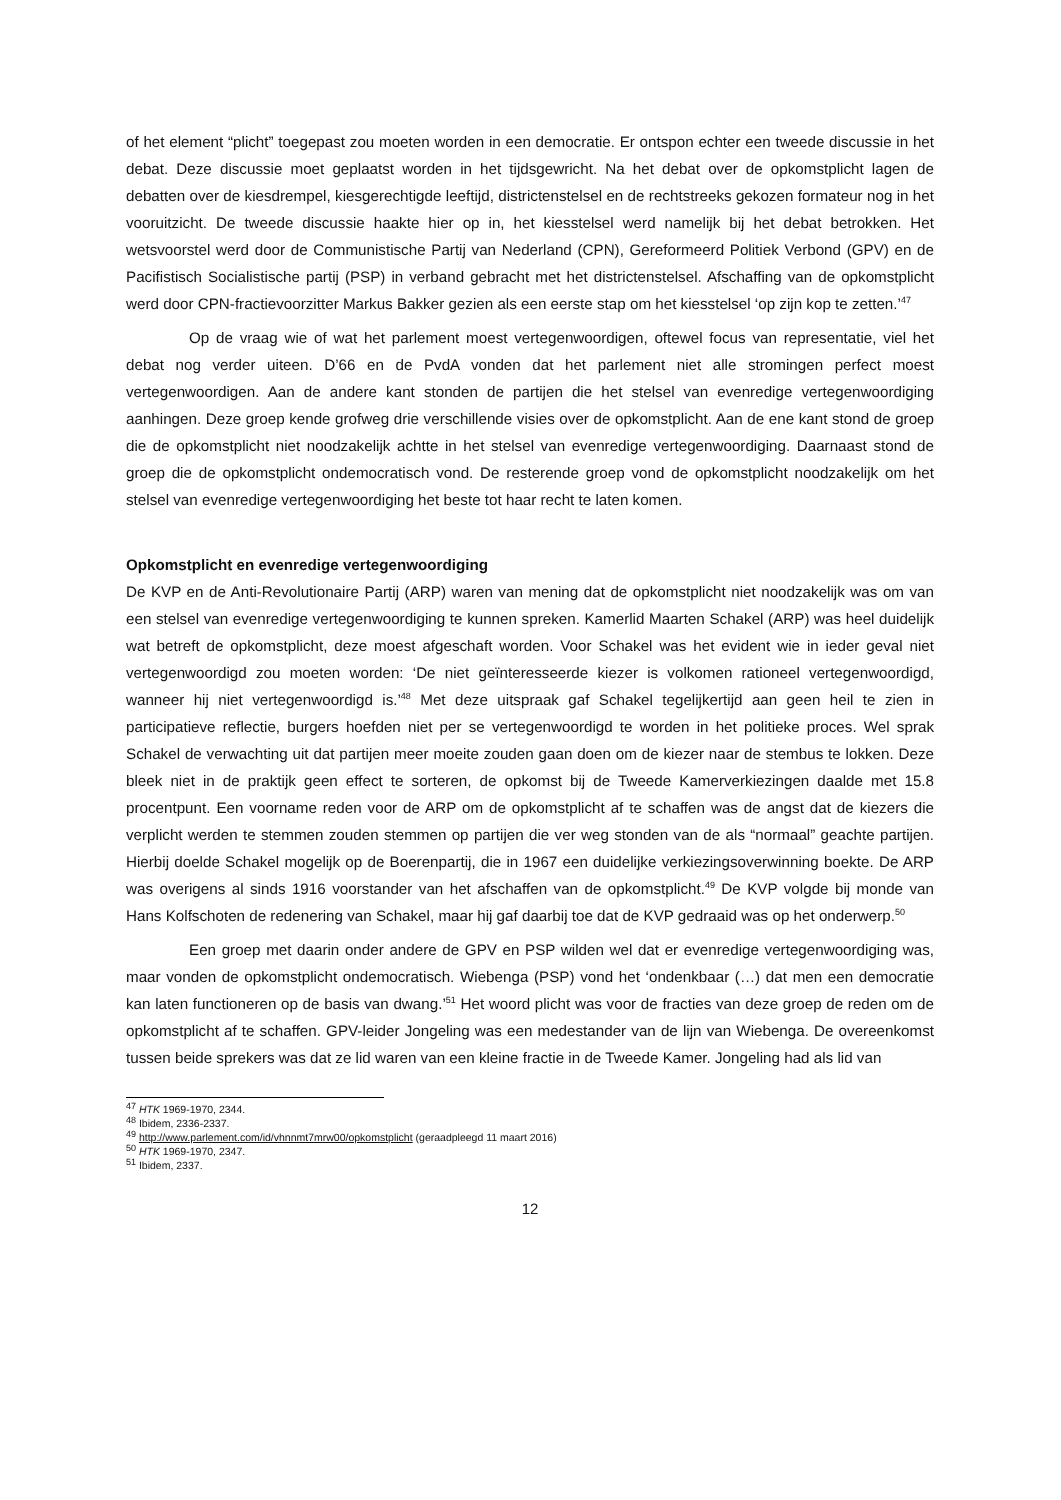of het element “plicht” toegepast zou moeten worden in een democratie. Er ontspon echter een tweede discussie in het debat. Deze discussie moet geplaatst worden in het tijdsgewricht. Na het debat over de opkomstplicht lagen de debatten over de kiesdrempel, kiesgerechtigde leeftijd, districtenstelsel en de rechtstreeks gekozen formateur nog in het vooruitzicht. De tweede discussie haakte hier op in, het kiesstelsel werd namelijk bij het debat betrokken. Het wetsvoorstel werd door de Communistische Partij van Nederland (CPN), Gereformeerd Politiek Verbond (GPV) en de Pacifistisch Socialistische partij (PSP) in verband gebracht met het districtenstelsel. Afschaffing van de opkomstplicht werd door CPN-fractievoorzitter Markus Bakker gezien als een eerste stap om het kiesstelsel ‘op zijn kop te zetten.’<sup>47</sup>
Op de vraag wie of wat het parlement moest vertegenwoordigen, oftewel focus van representatie, viel het debat nog verder uiteen. D’66 en de PvdA vonden dat het parlement niet alle stromingen perfect moest vertegenwoordigen. Aan de andere kant stonden de partijen die het stelsel van evenredige vertegenwoordiging aanhingen. Deze groep kende grofweg drie verschillende visies over de opkomstplicht. Aan de ene kant stond de groep die de opkomstplicht niet noodzakelijk achtte in het stelsel van evenredige vertegenwoordiging. Daarnaast stond de groep die de opkomstplicht ondemocratisch vond. De resterende groep vond de opkomstplicht noodzakelijk om het stelsel van evenredige vertegenwoordiging het beste tot haar recht te laten komen.
Opkomstplicht en evenredige vertegenwoordiging
De KVP en de Anti-Revolutionaire Partij (ARP) waren van mening dat de opkomstplicht niet noodzakelijk was om van een stelsel van evenredige vertegenwoordiging te kunnen spreken. Kamerlid Maarten Schakel (ARP) was heel duidelijk wat betreft de opkomstplicht, deze moest afgeschaft worden. Voor Schakel was het evident wie in ieder geval niet vertegenwoordigd zou moeten worden: ‘De niet geïnteresseerde kiezer is volkomen rationeel vertegenwoordigd, wanneer hij niet vertegenwoordigd is.’<sup>48</sup> Met deze uitspraak gaf Schakel tegelijkertijd aan geen heil te zien in participatieve reflectie, burgers hoefden niet per se vertegenwoordigd te worden in het politieke proces. Wel sprak Schakel de verwachting uit dat partijen meer moeite zouden gaan doen om de kiezer naar de stembus te lokken. Deze bleek niet in de praktijk geen effect te sorteren, de opkomst bij de Tweede Kamerverkiezingen daalde met 15.8 procentpunt. Een voorname reden voor de ARP om de opkomstplicht af te schaffen was de angst dat de kiezers die verplicht werden te stemmen zouden stemmen op partijen die ver weg stonden van de als “normaal” geachte partijen. Hierbij doelde Schakel mogelijk op de Boerenpartij, die in 1967 een duidelijke verkiezingsoverwinning boekte. De ARP was overigens al sinds 1916 voorstander van het afschaffen van de opkomstplicht.<sup>49</sup> De KVP volgde bij monde van Hans Kolfschoten de redenering van Schakel, maar hij gaf daarbij toe dat de KVP gedraaid was op het onderwerp.<sup>50</sup>
Een groep met daarin onder andere de GPV en PSP wilden wel dat er evenredige vertegenwoordiging was, maar vonden de opkomstplicht ondemocratisch. Wiebenga (PSP) vond het ‘ondenkbaar (…) dat men een democratie kan laten functioneren op de basis van dwang.’<sup>51</sup> Het woord plicht was voor de fracties van deze groep de reden om de opkomstplicht af te schaffen. GPV-leider Jongeling was een medestander van de lijn van Wiebenga. De overeenkomst tussen beide sprekers was dat ze lid waren van een kleine fractie in de Tweede Kamer. Jongeling had als lid van
<sup>47</sup> HTK 1969-1970, 2344.
<sup>48</sup> Ibidem, 2336-2337.
<sup>49</sup> http://www.parlement.com/id/vhnnmt7mrw00/opkomstplicht (geraadpleegd 11 maart 2016)
<sup>50</sup> HTK 1969-1970, 2347.
<sup>51</sup> Ibidem, 2337.
12